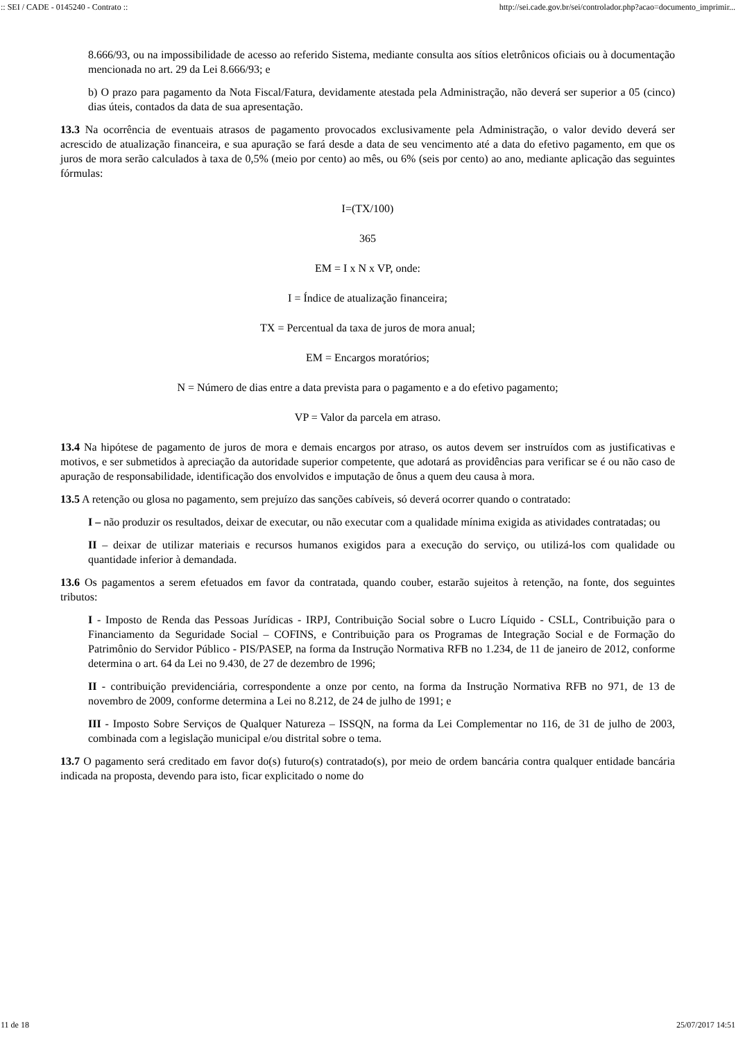:: SEI / CADE - 0145240 - Contrato :: http://sei.cade.gov.br/sei/controlador.php?acao=documento_imprimir...
8.666/93, ou na impossibilidade de acesso ao referido Sistema, mediante consulta aos sítios eletrônicos oficiais ou à documentação mencionada no art. 29 da Lei 8.666/93; e
b) O prazo para pagamento da Nota Fiscal/Fatura, devidamente atestada pela Administração, não deverá ser superior a 05 (cinco) dias úteis, contados da data de sua apresentação.
13.3 Na ocorrência de eventuais atrasos de pagamento provocados exclusivamente pela Administração, o valor devido deverá ser acrescido de atualização financeira, e sua apuração se fará desde a data de seu vencimento até a data do efetivo pagamento, em que os juros de mora serão calculados à taxa de 0,5% (meio por cento) ao mês, ou 6% (seis por cento) ao ano, mediante aplicação das seguintes fórmulas:
I=(TX/100)
365
EM = I x N x VP, onde:
I = Índice de atualização financeira;
TX = Percentual da taxa de juros de mora anual;
EM = Encargos moratórios;
N = Número de dias entre a data prevista para o pagamento e a do efetivo pagamento;
VP = Valor da parcela em atraso.
13.4 Na hipótese de pagamento de juros de mora e demais encargos por atraso, os autos devem ser instruídos com as justificativas e motivos, e ser submetidos à apreciação da autoridade superior competente, que adotará as providências para verificar se é ou não caso de apuração de responsabilidade, identificação dos envolvidos e imputação de ônus a quem deu causa à mora.
13.5 A retenção ou glosa no pagamento, sem prejuízo das sanções cabíveis, só deverá ocorrer quando o contratado:
I – não produzir os resultados, deixar de executar, ou não executar com a qualidade mínima exigida as atividades contratadas; ou
II – deixar de utilizar materiais e recursos humanos exigidos para a execução do serviço, ou utilizá-los com qualidade ou quantidade inferior à demandada.
13.6 Os pagamentos a serem efetuados em favor da contratada, quando couber, estarão sujeitos à retenção, na fonte, dos seguintes tributos:
I - Imposto de Renda das Pessoas Jurídicas - IRPJ, Contribuição Social sobre o Lucro Líquido - CSLL, Contribuição para o Financiamento da Seguridade Social – COFINS, e Contribuição para os Programas de Integração Social e de Formação do Patrimônio do Servidor Público - PIS/PASEP, na forma da Instrução Normativa RFB no 1.234, de 11 de janeiro de 2012, conforme determina o art. 64 da Lei no 9.430, de 27 de dezembro de 1996;
II - contribuição previdenciária, correspondente a onze por cento, na forma da Instrução Normativa RFB no 971, de 13 de novembro de 2009, conforme determina a Lei no 8.212, de 24 de julho de 1991; e
III - Imposto Sobre Serviços de Qualquer Natureza – ISSQN, na forma da Lei Complementar no 116, de 31 de julho de 2003, combinada com a legislação municipal e/ou distrital sobre o tema.
13.7 O pagamento será creditado em favor do(s) futuro(s) contratado(s), por meio de ordem bancária contra qualquer entidade bancária indicada na proposta, devendo para isto, ficar explicitado o nome do
11 de 18 25/07/2017 14:51